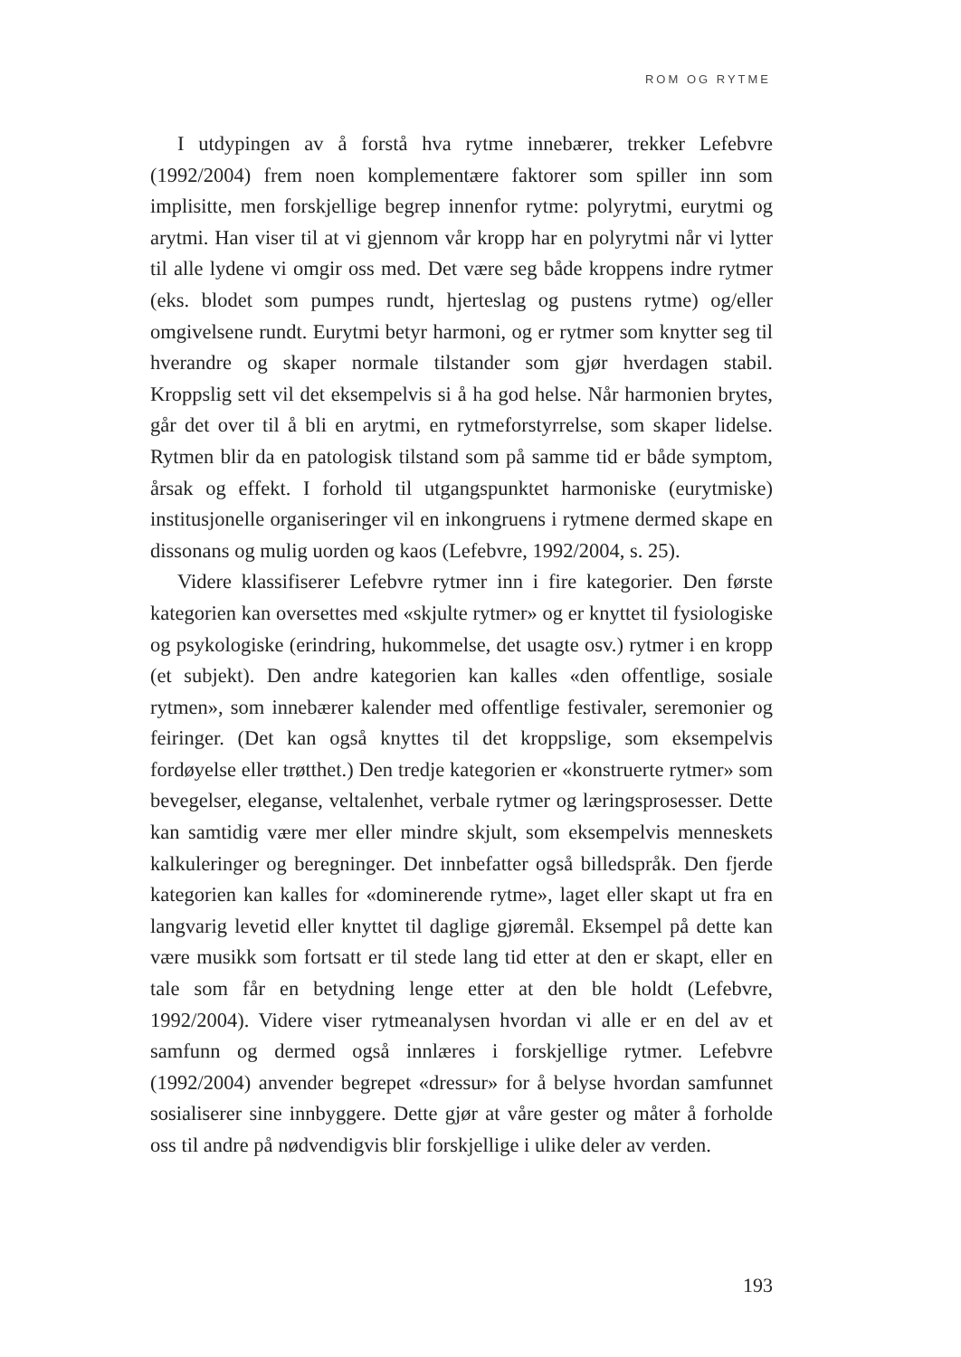ROM OG RYTME
I utdypingen av å forstå hva rytme innebærer, trekker Lefebvre (1992/2004) frem noen komplementære faktorer som spiller inn som implisitte, men forskjellige begrep innenfor rytme: polyrytmi, eurytmi og arytmi. Han viser til at vi gjennom vår kropp har en polyrytmi når vi lytter til alle lydene vi omgir oss med. Det være seg både kroppens indre rytmer (eks. blodet som pumpes rundt, hjerteslag og pustens rytme) og/eller omgivelsene rundt. Eurytmi betyr harmoni, og er rytmer som knytter seg til hverandre og skaper normale tilstander som gjør hverdagen stabil. Kroppslig sett vil det eksempelvis si å ha god helse. Når harmonien brytes, går det over til å bli en arytmi, en rytmeforstyrrelse, som skaper lidelse. Rytmen blir da en patologisk tilstand som på samme tid er både symptom, årsak og effekt. I forhold til utgangspunktet harmoniske (eurytmiske) institusjonelle organiseringer vil en inkongruens i rytmene dermed skape en dissonans og mulig uorden og kaos (Lefebvre, 1992/2004, s. 25).
Videre klassifiserer Lefebvre rytmer inn i fire kategorier. Den første kategorien kan oversettes med «skjulte rytmer» og er knyttet til fysiologiske og psykologiske (erindring, hukommelse, det usagte osv.) rytmer i en kropp (et subjekt). Den andre kategorien kan kalles «den offentlige, sosiale rytmen», som innebærer kalender med offentlige festivaler, seremonier og feiringer. (Det kan også knyttes til det kroppslige, som eksempelvis fordøyelse eller trøtthet.) Den tredje kategorien er «konstruerte rytmer» som bevegelser, eleganse, veltalenhet, verbale rytmer og læringsprosesser. Dette kan samtidig være mer eller mindre skjult, som eksempelvis menneskets kalkuleringer og beregninger. Det innbefatter også billedspråk. Den fjerde kategorien kan kalles for «dominerende rytme», laget eller skapt ut fra en langvarig levetid eller knyttet til daglige gjøremål. Eksempel på dette kan være musikk som fortsatt er til stede lang tid etter at den er skapt, eller en tale som får en betydning lenge etter at den ble holdt (Lefebvre, 1992/2004). Videre viser rytmeanalysen hvordan vi alle er en del av et samfunn og dermed også innlæres i forskjellige rytmer. Lefebvre (1992/2004) anvender begrepet «dressur» for å belyse hvordan samfunnet sosialiserer sine innbyggere. Dette gjør at våre gester og måter å forholde oss til andre på nødvendigvis blir forskjellige i ulike deler av verden.
193